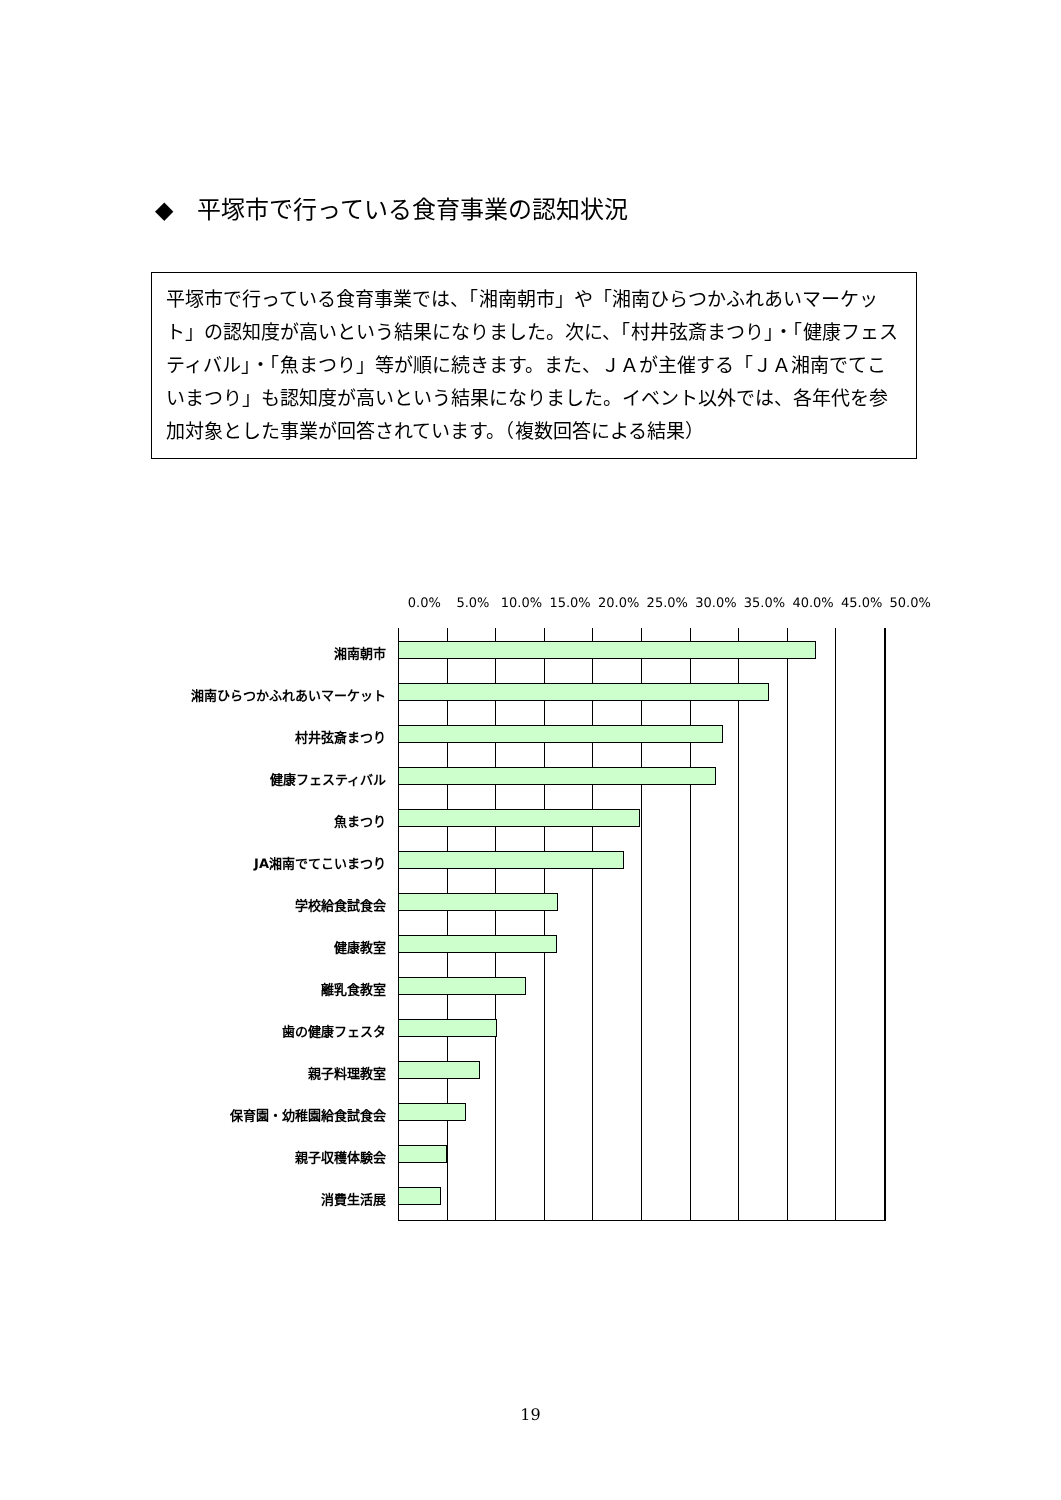◆　平塚市で行っている食育事業の認知状況
平塚市で行っている食育事業では、「湘南朝市」や「湘南ひらつかふれあいマーケット」の認知度が高いという結果になりました。次に、「村井弦斎まつり」・「健康フェスティバル」・「魚まつり」等が順に続きます。また、ＪＡが主催する「ＪＡ湘南でてこいまつり」も認知度が高いという結果になりました。イベント以外では、各年代を参加対象とした事業が回答されています。（複数回答による結果）
0.0% 5.0% 10.0% 15.0% 20.0% 25.0% 30.0% 35.0% 40.0% 45.0% 50.0%
湘南朝市
湘南ひらつかふれあいマーケット
村井弦斎まつり
健康フェスティバル
魚まつり
JA湘南でてこいまつり
学校給食試食会
健康教室
離乳食教室
歯の健康フェスタ
親子料理教室
保育園・幼稚園給食試食会
親子収穫体験会
消費生活展
19